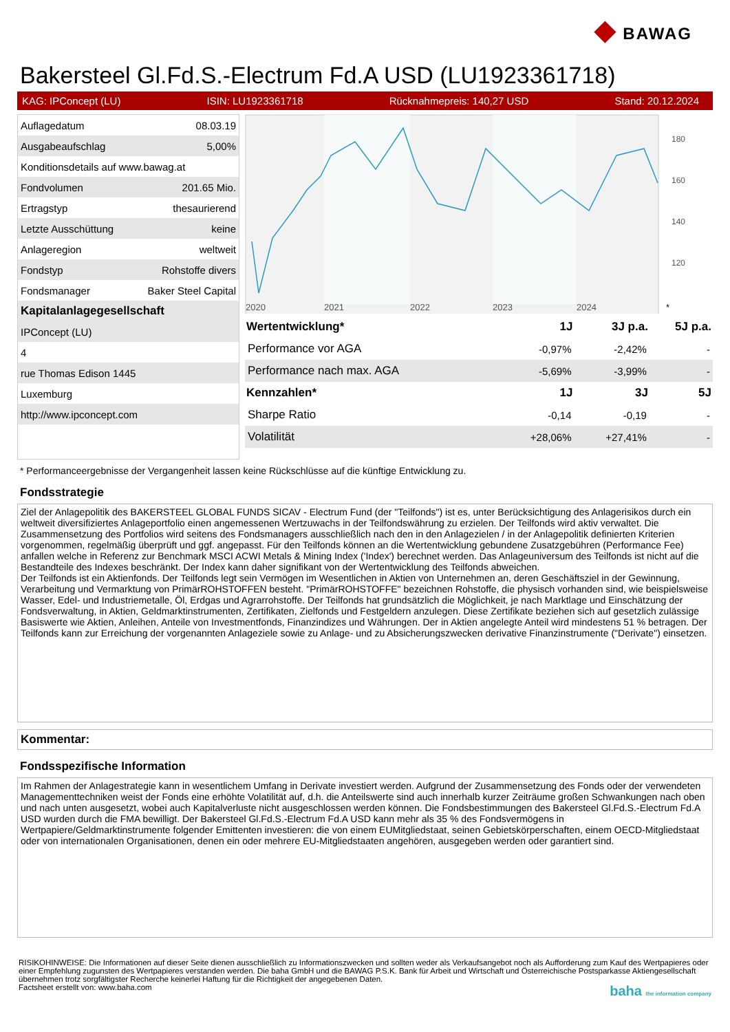◆ BAWAG
Bakersteel Gl.Fd.S.-Electrum Fd.A USD (LU1923361718)
KAG: IPConcept (LU) ISIN: LU1923361718 Rücknahmepreis: 140,27 USD Stand: 20.12.2024
| Auflagedatum | 08.03.19 |
| Ausgabeaufschlag | 5,00% |
| Konditionsdetails auf www.bawag.at | |
| Fondvolumen | 201.65 Mio. |
| Ertragstyp | thesaurierend |
| Letzte Ausschüttung | keine |
| Anlageregion | weltweit |
| Fondstyp | Rohstoffe divers |
| Fondsmanager | Baker Steel Capital |
| Kapitalanlagegesellschaft | |
| IPConcept (LU) | |
| 4 | |
| rue Thomas Edison 1445 | |
| Luxemburg | |
| http://www.ipconcept.com | |
180
160
140
120
2020
2021
2022
2023
2024
*
| Wertentwicklung* | 1J | 3J p.a. | 5J p.a. |
| --- | --- | --- | --- |
| Performance vor AGA | -0,97% | -2,42% | - |
| Performance nach max. AGA | -5,69% | -3,99% | - |
| Kennzahlen* | 1J | 3J | 5J |
| Sharpe Ratio | -0,14 | -0,19 | - |
| Volatilität | +28,06% | +27,41% | - |
* Performanceergebnisse der Vergangenheit lassen keine Rückschlüsse auf die künftige Entwicklung zu.
Fondsstrategie
Ziel der Anlagepolitik des BAKERSTEEL GLOBAL FUNDS SICAV - Electrum Fund (der "Teilfonds") ist es, unter Berücksichtigung des Anlagerisikos durch ein weltweit diversifiziertes Anlageportfolio einen angemessenen Wertzuwachs in der Teilfondswährung zu erzielen. Der Teilfonds wird aktiv verwaltet. Die Zusammensetzung des Portfolios wird seitens des Fondsmanagers ausschließlich nach den in den Anlagezielen / in der Anlagepolitik definierten Kriterien vorgenommen, regelmäßig überprüft und ggf. angepasst. Für den Teilfonds können an die Wertentwicklung gebundene Zusatzgebühren (Performance Fee) anfallen welche in Referenz zur Benchmark MSCI ACWI Metals & Mining Index ('Index') berechnet werden. Das Anlageuniversum des Teilfonds ist nicht auf die Bestandteile des Indexes beschränkt. Der Index kann daher signifikant von der Wertentwicklung des Teilfonds abweichen.
Der Teilfonds ist ein Aktienfonds. Der Teilfonds legt sein Vermögen im Wesentlichen in Aktien von Unternehmen an, deren Geschäftsziel in der Gewinnung, Verarbeitung und Vermarktung von PrimärROHSTOFFEN besteht. "PrimärROHSTOFFE" bezeichnen Rohstoffe, die physisch vorhanden sind, wie beispielsweise Wasser, Edel- und Industriemetalle, Öl, Erdgas und Agrarrohstoffe. Der Teilfonds hat grundsätzlich die Möglichkeit, je nach Marktlage und Einschätzung der Fondsverwaltung, in Aktien, Geldmarktinstrumenten, Zertifikaten, Zielfonds und Festgeldern anzulegen. Diese Zertifikate beziehen sich auf gesetzlich zulässige Basiswerte wie Aktien, Anleihen, Anteile von Investmentfonds, Finanzindizes und Währungen. Der in Aktien angelegte Anteil wird mindestens 51 % betragen. Der Teilfonds kann zur Erreichung der vorgenannten Anlageziele sowie zu Anlage- und zu Absicherungszwecken derivative Finanzinstrumente ("Derivate") einsetzen.
Kommentar:
Fondsspezifische Information
Im Rahmen der Anlagestrategie kann in wesentlichem Umfang in Derivate investiert werden. Aufgrund der Zusammensetzung des Fonds oder der verwendeten Managementtechniken weist der Fonds eine erhöhte Volatilität auf, d.h. die Anteilswerte sind auch innerhalb kurzer Zeiträume großen Schwankungen nach oben und nach unten ausgesetzt, wobei auch Kapitalverluste nicht ausgeschlossen werden können. Die Fondsbestimmungen des Bakersteel Gl.Fd.S.-Electrum Fd.A USD wurden durch die FMA bewilligt. Der Bakersteel Gl.Fd.S.-Electrum Fd.A USD kann mehr als 35 % des Fondsvermögens in Wertpapiere/Geldmarktinstrumente folgender Emittenten investieren: die von einem EUMitgliedstaat, seinen Gebietskörperschaften, einem OECD-Mitgliedstaat oder von internationalen Organisationen, denen ein oder mehrere EU-Mitgliedstaaten angehören, ausgegeben werden oder garantiert sind.
RISIKOHINWEISE: Die Informationen auf dieser Seite dienen ausschließlich zu Informationszwecken und sollten weder als Verkaufsangebot noch als Aufforderung zum Kauf des Wertpapieres oder einer Empfehlung zugunsten des Wertpapieres verstanden werden. Die baha GmbH und die BAWAG P.S.K. Bank für Arbeit und Wirtschaft und Österreichische Postsparkasse Aktiengesellschaft übernehmen trotz sorgfältigster Recherche keinerlei Haftung für die Richtigkeit der angegebenen Daten.
Factsheet erstellt von: www.baha.com baha the information company